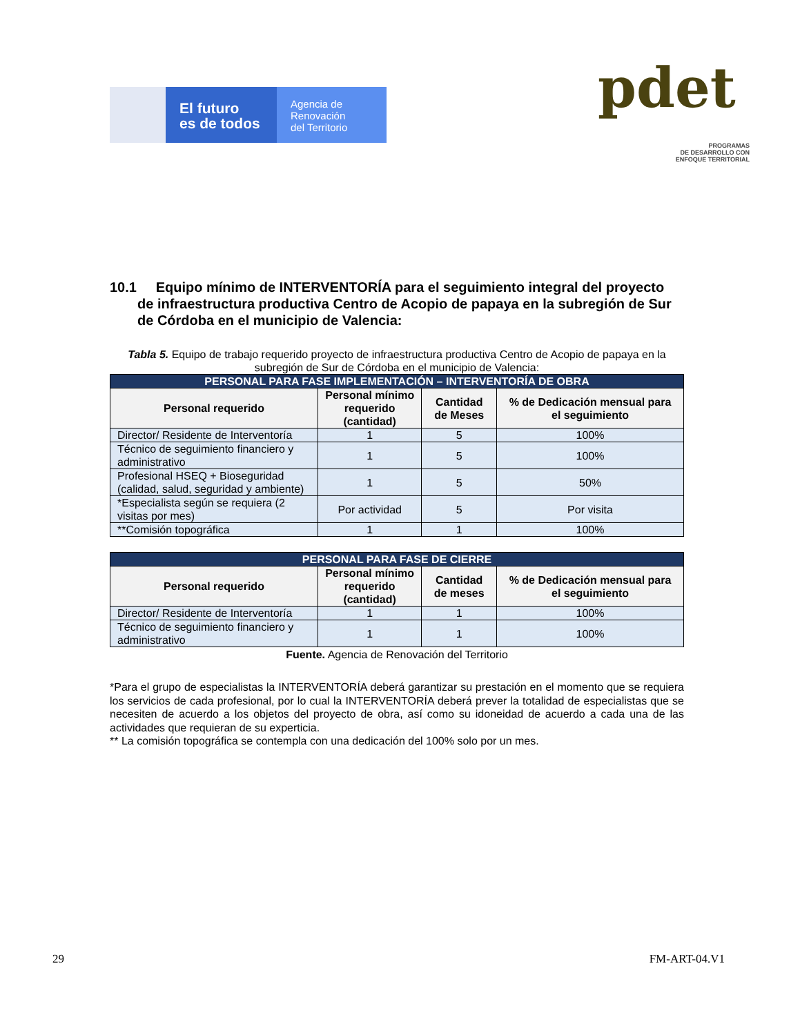El futuro
es de todos
Agencia de
Renovación
del Territorio
pdet
PROGRAMAS
DE DESARROLLO CON
ENFOQUE TERRITORIAL
10.1 Equipo mínimo de INTERVENTORÍA para el seguimiento integral del proyecto de infraestructura productiva Centro de Acopio de papaya en la subregión de Sur de Córdoba en el municipio de Valencia:
Tabla 5. Equipo de trabajo requerido proyecto de infraestructura productiva Centro de Acopio de papaya en la subregión de Sur de Córdoba en el municipio de Valencia:
| PERSONAL PARA FASE IMPLEMENTACIÓN – INTERVENTORÍA DE OBRA | | | |
| --- | --- | --- | --- |
| Personal requerido | Personal mínimo requerido (cantidad) | Cantidad de Meses | % de Dedicación mensual para el seguimiento |
| Director/ Residente de Interventoría | 1 | 5 | 100% |
| Técnico de seguimiento financiero y administrativo | 1 | 5 | 100% |
| Profesional HSEQ + Bioseguridad (calidad, salud, seguridad y ambiente) | 1 | 5 | 50% |
| *Especialista según se requiera (2 visitas por mes) | Por actividad | 5 | Por visita |
| **Comisión topográfica | 1 | 1 | 100% |
| PERSONAL PARA FASE DE CIERRE | | | |
| --- | --- | --- | --- |
| Personal requerido | Personal mínimo requerido (cantidad) | Cantidad de meses | % de Dedicación mensual para el seguimiento |
| Director/ Residente de Interventoría | 1 | 1 | 100% |
| Técnico de seguimiento financiero y administrativo | 1 | 1 | 100% |
Fuente. Agencia de Renovación del Territorio
*Para el grupo de especialistas la INTERVENTORÍA deberá garantizar su prestación en el momento que se requiera los servicios de cada profesional, por lo cual la INTERVENTORÍA deberá prever la totalidad de especialistas que se necesiten de acuerdo a los objetos del proyecto de obra, así como su idoneidad de acuerdo a cada una de las actividades que requieran de su experticia.
** La comisión topográfica se contempla con una dedicación del 100% solo por un mes.
29 FM-ART-04.V1